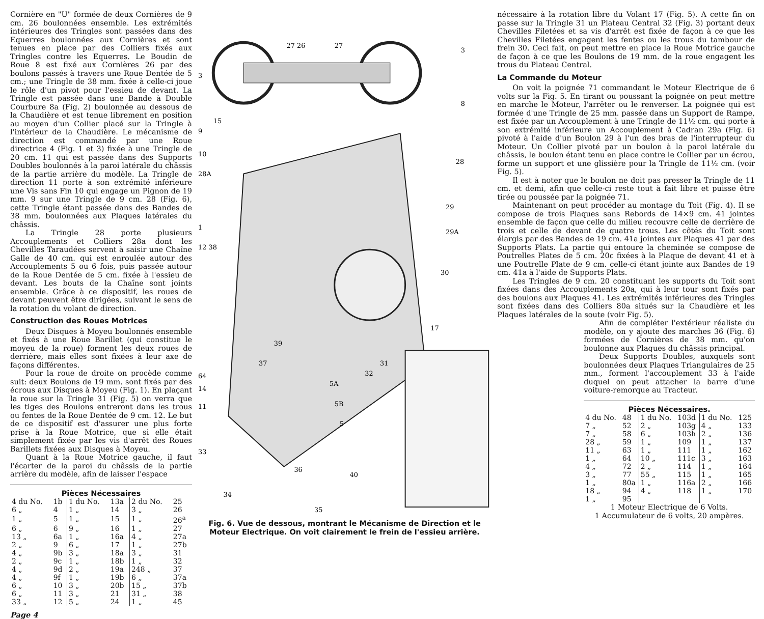Cornière en "U" formée de deux Cornières de 9 cm. 26 boulonnées ensemble. Les extrémités intérieures des Tringles sont passées dans des Equerres boulonnées aux Cornières et sont tenues en place par des Colliers fixés aux Tringles contre les Equerres. Le Boudin de Roue 8 est fixé aux Cornières 26 par des boulons passés à travers une Roue Dentée de 5 cm.; une Tringle de 38 mm. fixée à celle-ci joue le rôle d'un pivot pour l'essieu de devant. La Tringle est passée dans une Bande à Double Courbure 8a (Fig. 2) boulonnée au dessous de la Chaudière et est tenue librement en position au moyen d'un Collier placé sur la Tringle à l'intérieur de la Chaudière. Le mécanisme de direction est commandé par une Roue directrice 4 (Fig. 1 et 3) fixée à une Tringle de 20 cm. 11 qui est passée dans des Supports Doubles boulonnés à la paroi latérale du châssis de la partie arrière du modèle. La Tringle de direction 11 porte à son extrémité inférieure une Vis sans Fin 10 qui engage un Pignon de 19 mm. 9 sur une Tringle de 9 cm. 28 (Fig. 6), cette Tringle étant passée dans des Bandes de 38 mm. boulonnées aux Plaques latérales du châssis.
La Tringle 28 porte plusieurs Accouplements et Colliers 28a dont les Chevilles Taraudées servent à saisir une Chaîne Galle de 40 cm. qui est enroulée autour des Accouplements 5 ou 6 fois, puis passée autour de la Roue Dentée de 5 cm. fixée à l'essieu de devant. Les bouts de la Chaîne sont joints ensemble. Grâce à ce dispositif, les roues de devant peuvent être dirigées, suivant le sens de la rotation du volant de direction.
Construction des Roues Motrices
Deux Disques à Moyeu boulonnés ensemble et fixés à une Roue Barillet (qui constitue le moyeu de la roue) forment les deux roues de derrière, mais elles sont fixées à leur axe de façons différentes.
Pour la roue de droite on procède comme suit: deux Boulons de 19 mm. sont fixés par des écrous aux Disques à Moyeu (Fig. 1). En plaçant la roue sur la Tringle 31 (Fig. 5) on verra que les tiges des Boulons entreront dans les trous ou fentes de la Roue Dentée de 9 cm. 12. Le but de ce dispositif est d'assurer une plus forte prise à la Roue Motrice, que si elle était simplement fixée par les vis d'arrêt des Roues Barillets fixées aux Disques à Moyeu.
Quant à la Roue Motrice gauche, il faut l'écarter de la paroi du châssis de la partie arrière du modèle, afin de laisser l'espace
Pièces Nécessaires
| 4 du No. | 1b | 1 du No. | 13a | 2 du No. | 25 |
| 6 „ | 4 | 1 „ | 14 | 3 „ | 26 |
| 1 „ | 5 | 1 „ | 15 | 1 „ | 26<sup>a</sup> |
| 6 „ | 6 | 9 „ | 16 | 1 „ | 27 |
| 13 „ | 6a | 1 „ | 16a | 4 „ | 27a |
| 2 „ | 9 | 6 „ | 17 | 1 „ | 27b |
| 4 „ | 9b | 3 „ | 18a | 3 „ | 31 |
| 2 „ | 9c | 1 „ | 18b | 1 „ | 32 |
| 4 „ | 9d | 2 „ | 19a | 248 „ | 37 |
| 4 „ | 9f | 1 „ | 19b | 6 „ | 37a |
| 6 „ | 10 | 3 „ | 20b | 15 „ | 37b |
| 6 „ | 11 | 3 „ | 21 | 31 „ | 38 |
| 33 „ | 12 | 5 „ | 24 | 1 „ | 45 |
Page 4
3
27 26
27
3
8
15
9
10
28
28A
29
1
29A
12 38
30
39
17
37
31
32
64
14
5A
11
5B
5
33
36
40
34
35
Fig. 6. Vue de dessous, montrant le Mécanisme de Direction et le Moteur Electrique. On voit clairement le frein de l'essieu arrière.
nécessaire à la rotation libre du Volant 17 (Fig. 5). A cette fin on passe sur la Tringle 31 un Plateau Central 32 (Fig. 3) portant deux Chevilles Filetées et sa vis d'arrêt est fixée de façon à ce que les Chevilles Filetées engagent les fentes ou les trous du tambour de frein 30. Ceci fait, on peut mettre en place la Roue Motrice gauche de façon à ce que les Boulons de 19 mm. de la roue engagent les trous du Plateau Central.
La Commande du Moteur
On voit la poignée 71 commandant le Moteur Electrique de 6 volts sur la Fig. 5. En tirant ou poussant la poignée on peut mettre en marche le Moteur, l'arrêter ou le renverser. La poignée qui est formée d'une Tringle de 25 mm. passée dans un Support de Rampe, est fixée par un Accouplement à une Tringle de 11½ cm. qui porte à son extrémité inférieure un Accouplement à Cadran 29a (Fig. 6) pivoté à l'aide d'un Boulon 29 à l'un des bras de l'interrupteur du Moteur. Un Collier pivoté par un boulon à la paroi latérale du châssis, le boulon étant tenu en place contre le Collier par un écrou, forme un support et une glissière pour la Tringle de 11½ cm. (voir Fig. 5).
Il est à noter que le boulon ne doit pas presser la Tringle de 11 cm. et demi, afin que celle-ci reste tout à fait libre et puisse être tirée ou poussée par la poignée 71.
Maintenant on peut procéder au montage du Toit (Fig. 4). Il se compose de trois Plaques sans Rebords de 14×9 cm. 41 jointes ensemble de façon que celle du milieu recouvre celle de derrière de trois et celle de devant de quatre trous. Les côtés du Toit sont élargis par des Bandes de 19 cm. 41a jointes aux Plaques 41 par des Supports Plats. La partie qui entoure la cheminée se compose de Poutrelles Plates de 5 cm. 20c fixées à la Plaque de devant 41 et à une Poutrelle Plate de 9 cm. celle-ci étant jointe aux Bandes de 19 cm. 41a à l'aide de Supports Plats.
Les Tringles de 9 cm. 20 constituant les supports du Toit sont fixées dans des Accouplements 20a, qui à leur tour sont fixés par des boulons aux Plaques 41. Les extrémités inférieures des Tringles sont fixées dans des Colliers 80a situés sur la Chaudière et les Plaques latérales de la soute (voir Fig. 5).
Afin de compléter l'extérieur réaliste du modèle, on y ajoute des marches 36 (Fig. 6) formées de Cornières de 38 mm. qu'on boulonne aux Plaques du châssis principal.
Deux Supports Doubles, auxquels sont boulonnées deux Plaques Triangulaires de 25 mm., forment l'accouplement 33 à l'aide duquel on peut attacher la barre d'une voiture-remorque au Tracteur.
Pièces Nécessaires.
| 4 du No. | 48 | 1 du No. | 103d | 1 du No. | 125 |
| 7 „ | 52 | 2 „ | 103g | 4 „ | 133 |
| 7 „ | 58 | 6 „ | 103h | 2 „ | 136 |
| 28 „ | 59 | 1 „ | 109 | 1 „ | 137 |
| 11 „ | 63 | 1 „ | 111 | 1 „ | 162 |
| 1 „ | 64 | 10 „ | 111c | 3 „ | 163 |
| 4 „ | 72 | 2 „ | 114 | 1 „ | 164 |
| 3 „ | 77 | 55 „ | 115 | 1 „ | 165 |
| 1 „ | 80a | 1 „ | 116a | 2 „ | 166 |
| 18 „ | 94 | 4 „ | 118 | 1 „ | 170 |
| 1 „ | 95 | | | | |
1 Moteur Electrique de 6 Volts.
1 Accumulateur de 6 volts, 20 ampères.